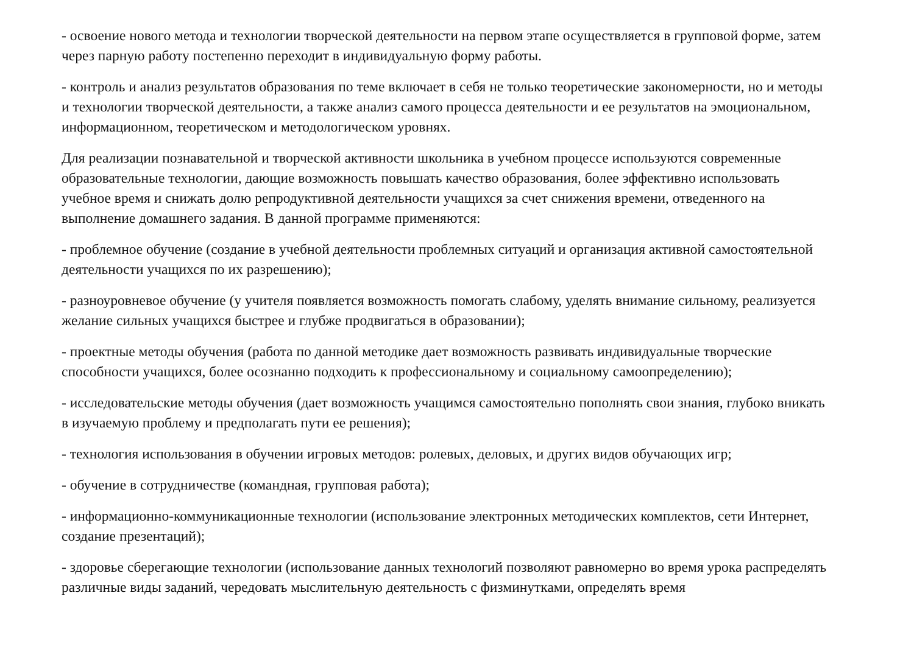- освоение нового метода и технологии творческой деятельности на первом этапе осуществляется в групповой форме, затем через парную работу постепенно переходит в индивидуальную форму работы.
- контроль и анализ результатов образования по теме включает в себя не только теоретические закономерности, но и методы и технологии творческой деятельности, а также анализ самого процесса деятельности и ее результатов на эмоциональном, информационном, теоретическом и методологическом уровнях.
Для реализации познавательной и творческой активности школьника в учебном процессе используются современные образовательные технологии, дающие возможность повышать качество образования, более эффективно использовать учебное время и снижать долю репродуктивной деятельности учащихся за счет снижения времени, отведенного на выполнение домашнего задания. В данной программе применяются:
- проблемное обучение (создание в учебной деятельности проблемных ситуаций и организация активной самостоятельной деятельности учащихся по их разрешению);
- разноуровневое обучение (у учителя появляется возможность помогать слабому, уделять внимание сильному, реализуется желание сильных учащихся быстрее и глубже продвигаться в образовании);
- проектные методы обучения (работа по данной методике дает возможность развивать индивидуальные творческие способности учащихся, более осознанно подходить к профессиональному и социальному самоопределению);
- исследовательские методы обучения (дает возможность учащимся самостоятельно пополнять свои знания, глубоко вникать в изучаемую проблему и предполагать пути ее решения);
- технология использования в обучении игровых методов: ролевых, деловых, и других видов обучающих игр;
- обучение в сотрудничестве (командная, групповая работа);
- информационно-коммуникационные технологии (использование электронных методических комплектов, сети Интернет, создание презентаций);
- здоровье сберегающие технологии (использование данных технологий позволяют равномерно во время урока распределять различные виды заданий, чередовать мыслительную деятельность с физминутками, определять время